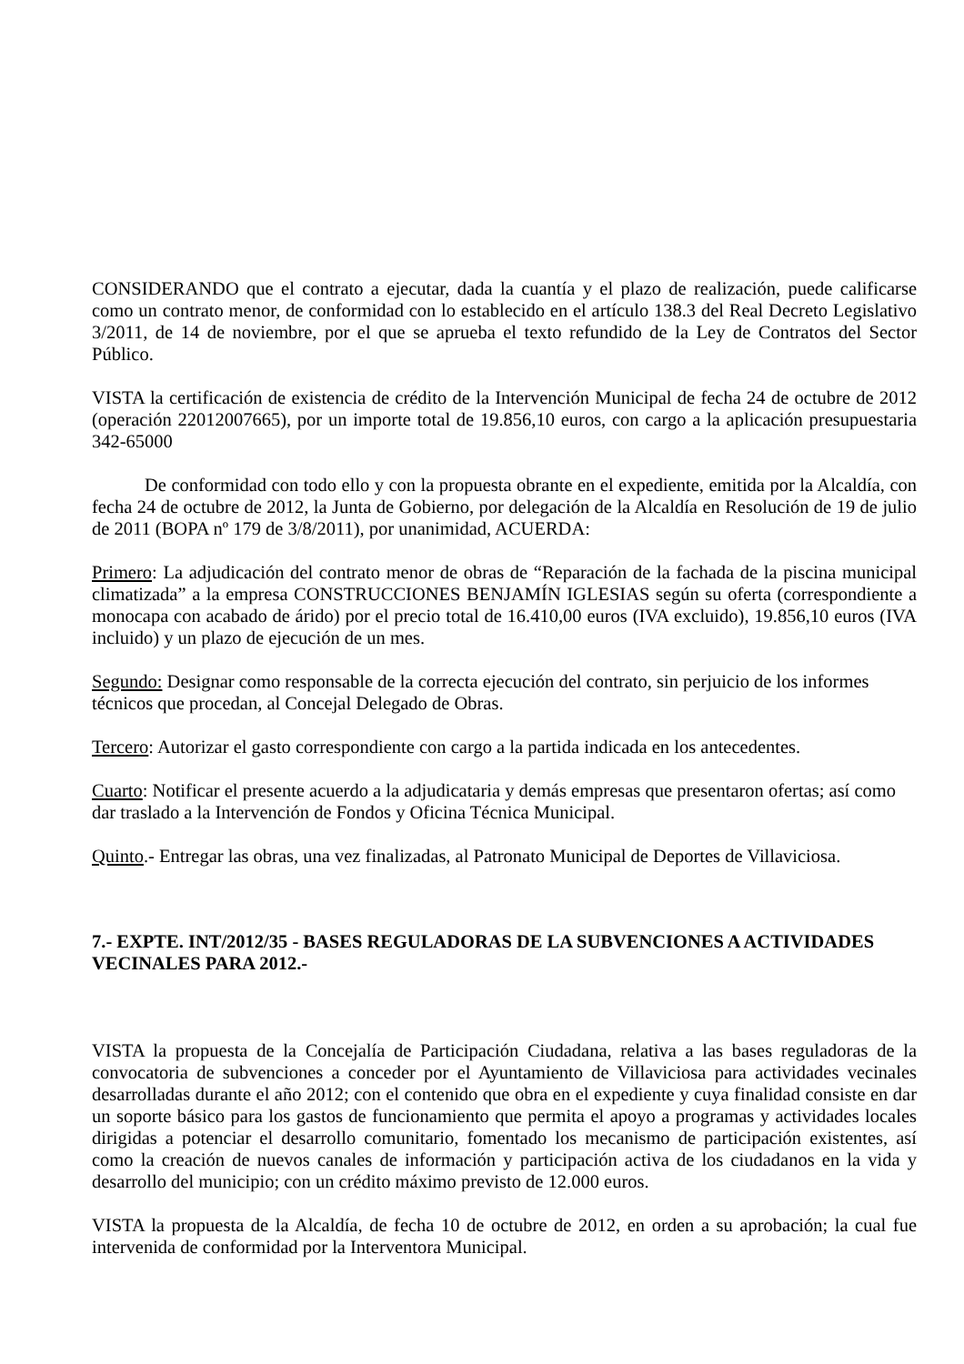CONSIDERANDO que el contrato a ejecutar, dada la cuantía y el plazo de realización, puede calificarse como un contrato menor, de conformidad con lo establecido en el artículo 138.3 del Real Decreto Legislativo 3/2011, de 14 de noviembre, por el que se aprueba el texto refundido de la Ley de Contratos del Sector Público.
VISTA la certificación de existencia de crédito de la Intervención Municipal de fecha 24 de octubre de 2012 (operación 22012007665), por un importe total de 19.856,10 euros, con cargo a la aplicación presupuestaria 342-65000
De conformidad con todo ello y con la propuesta obrante en el expediente, emitida por la Alcaldía, con fecha 24 de octubre de 2012, la Junta de Gobierno, por delegación de la Alcaldía en Resolución de 19 de julio de 2011 (BOPA nº 179 de 3/8/2011), por unanimidad, ACUERDA:
Primero: La adjudicación del contrato menor de obras de “Reparación de la fachada de la piscina municipal climatizada” a la empresa CONSTRUCCIONES BENJAMÍN IGLESIAS según su oferta (correspondiente a monocapa con acabado de árido) por el precio total de 16.410,00 euros (IVA excluido), 19.856,10 euros (IVA incluido) y un plazo de ejecución de un mes.
Segundo: Designar como responsable de la correcta ejecución del contrato, sin perjuicio de los informes técnicos que procedan, al Concejal Delegado de Obras.
Tercero: Autorizar el gasto correspondiente con cargo a la partida indicada en los antecedentes.
Cuarto: Notificar el presente acuerdo a la adjudicataria y demás empresas que presentaron ofertas; así como dar traslado a la Intervención de Fondos y Oficina Técnica Municipal.
Quinto.- Entregar las obras, una vez finalizadas, al Patronato Municipal de Deportes de Villaviciosa.
7.- EXPTE. INT/2012/35 - BASES REGULADORAS DE LA SUBVENCIONES A ACTIVIDADES VECINALES PARA 2012.-
VISTA la propuesta de la Concejalía de Participación Ciudadana, relativa a las bases reguladoras de la convocatoria de subvenciones a conceder por el Ayuntamiento de Villaviciosa para actividades vecinales desarrolladas durante el año 2012; con el contenido que obra en el expediente y cuya finalidad consiste en dar un soporte básico para los gastos de funcionamiento que permita el apoyo a programas y actividades locales dirigidas a potenciar el desarrollo comunitario, fomentado los mecanismo de participación existentes, así como la creación de nuevos canales de información y participación activa de los ciudadanos en la vida y desarrollo del municipio; con un crédito máximo previsto de 12.000 euros.
VISTA la propuesta de la Alcaldía, de fecha 10 de octubre de 2012, en orden a su aprobación; la cual fue intervenida de conformidad por la Interventora Municipal.